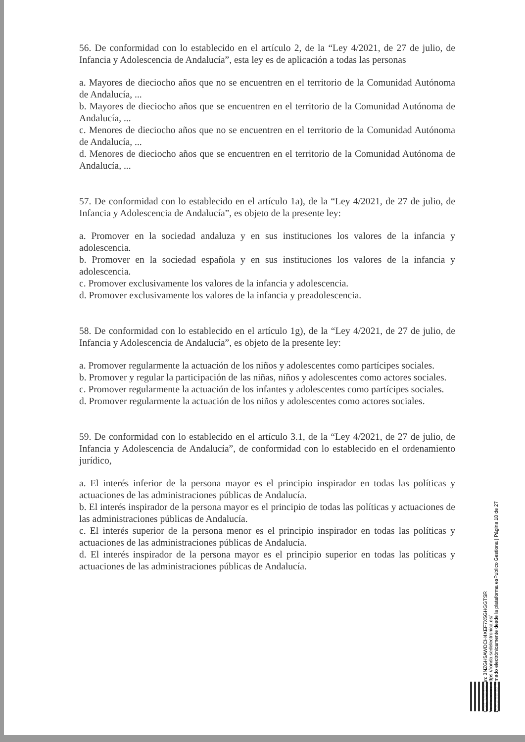56. De conformidad con lo establecido en el artículo 2, de la “Ley 4/2021, de 27 de julio, de Infancia y Adolescencia de Andalucía”, esta ley es de aplicación a todas las personas
a. Mayores de dieciocho años que no se encuentren en el territorio de la Comunidad Autónoma de Andalucía, ...
b. Mayores de dieciocho años que se encuentren en el territorio de la Comunidad Autónoma de Andalucía, ...
c. Menores de dieciocho años que no se encuentren en el territorio de la Comunidad Autónoma de Andalucía, ...
d. Menores de dieciocho años que se encuentren en el territorio de la Comunidad Autónoma de Andalucía, ...
57. De conformidad con lo establecido en el artículo 1a), de la “Ley 4/2021, de 27 de julio, de Infancia y Adolescencia de Andalucía”, es objeto de la presente ley:
a. Promover en la sociedad andaluza y en sus instituciones los valores de la infancia y adolescencia.
b. Promover en la sociedad española y en sus instituciones los valores de la infancia y adolescencia.
c. Promover exclusivamente los valores de la infancia y adolescencia.
d. Promover exclusivamente los valores de la infancia y preadolescencia.
58. De conformidad con lo establecido en el artículo 1g), de la “Ley 4/2021, de 27 de julio, de Infancia y Adolescencia de Andalucía”, es objeto de la presente ley:
a. Promover regularmente la actuación de los niños y adolescentes como partícipes sociales.
b. Promover y regular la participación de las niñas, niños y adolescentes como actores sociales.
c. Promover regularmente la actuación de los infantes y adolescentes como partícipes sociales.
d. Promover regularmente la actuación de los niños y adolescentes como actores sociales.
59. De conformidad con lo establecido en el artículo 3.1, de la “Ley 4/2021, de 27 de julio, de Infancia y Adolescencia de Andalucía”, de conformidad con lo establecido en el ordenamiento jurídico,
a. El interés inferior de la persona mayor es el principio inspirador en todas las políticas y actuaciones de las administraciones públicas de Andalucía.
b. El interés inspirador de la persona mayor es el principio de todas las políticas y actuaciones de las administraciones públicas de Andalucía.
c. El interés superior de la persona menor es el principio inspirador en todas las políticas y actuaciones de las administraciones públicas de Andalucía.
d. El interés inspirador de la persona mayor es el principio superior en todas las políticas y actuaciones de las administraciones públicas de Andalucía.
Cód. Validación: 3NZGH5AWDCH4XEF7X5GHGGTSR
Verificación: https://ronda.sedelectronica.es/
Documento firmado electrónicamente desde la plataforma esPublico Gestiona | Página 18 de 27